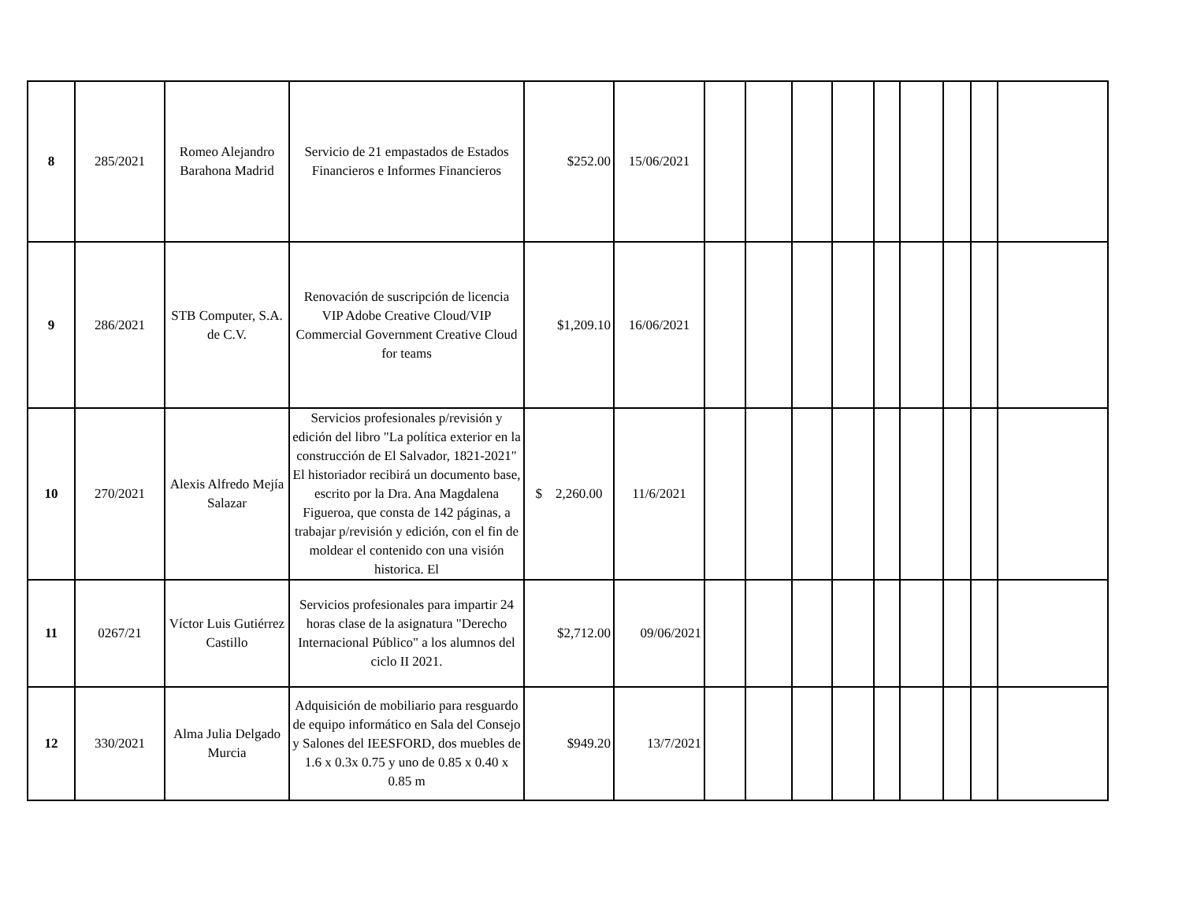| 8 | 285/2021 | Romeo Alejandro Barahona Madrid | Servicio de 21 empastados de Estados Financieros e Informes Financieros | $252.00 | 15/06/2021 | | | | | | | | | |
| 9 | 286/2021 | STB Computer, S.A. de C.V. | Renovación de suscripción de licencia VIP Adobe Creative Cloud/VIP Commercial Government Creative Cloud for teams | $1,209.10 | 16/06/2021 | | | | | | | | | |
| 10 | 270/2021 | Alexis Alfredo Mejía Salazar | Servicios profesionales p/revisión y edición del libro "La política exterior en la construcción de El Salvador, 1821-2021" El historiador recibirá un documento base, escrito por la Dra. Ana Magdalena Figueroa, que consta de 142 páginas, a trabajar p/revisión y edición, con el fin de moldear el contenido con una visión historica. El | $ 2,260.00 | 11/6/2021 | | | | | | | | | |
| 11 | 0267/21 | Víctor Luis Gutiérrez Castillo | Servicios profesionales para impartir 24 horas clase de la asignatura "Derecho Internacional Público" a los alumnos del ciclo II 2021. | $2,712.00 | 09/06/2021 | | | | | | | | | |
| 12 | 330/2021 | Alma Julia Delgado Murcia | Adquisición de mobiliario para resguardo de equipo informático en Sala del Consejo y Salones del IEESFORD, dos muebles de 1.6 x 0.3x 0.75 y uno de 0.85 x 0.40 x 0.85 m | $949.20 | 13/7/2021 | | | | | | | | | |